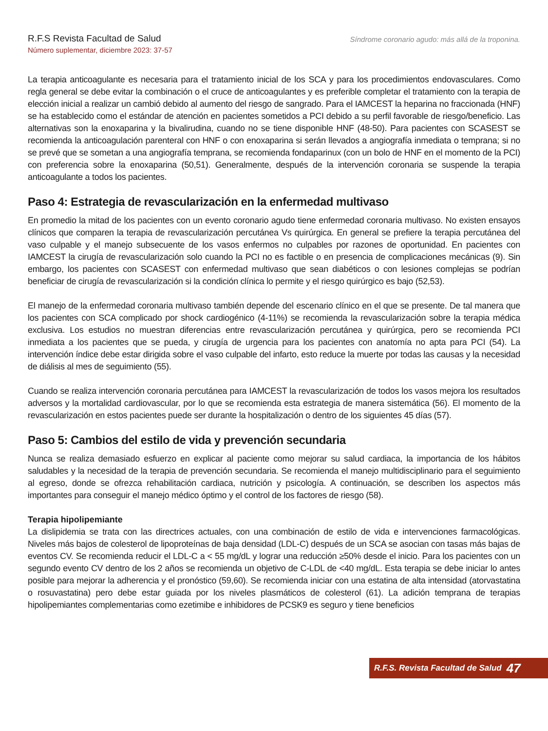R.F.S Revista Facultad de Salud
Número suplementar, diciembre 2023: 37-57
Síndrome coronario agudo: más allá de la troponina.
La terapia anticoagulante es necesaria para el tratamiento inicial de los SCA y para los procedimientos endovasculares. Como regla general se debe evitar la combinación o el cruce de anticoagulantes y es preferible completar el tratamiento con la terapia de elección inicial a realizar un cambió debido al aumento del riesgo de sangrado. Para el IAMCEST la heparina no fraccionada (HNF) se ha establecido como el estándar de atención en pacientes sometidos a PCI debido a su perfil favorable de riesgo/beneficio. Las alternativas son la enoxaparina y la bivalirudina, cuando no se tiene disponible HNF (48-50). Para pacientes con SCASEST se recomienda la anticoagulación parenteral con HNF o con enoxaparina si serán llevados a angiografía inmediata o temprana; si no se prevé que se sometan a una angiografía temprana, se recomienda fondaparinux (con un bolo de HNF en el momento de la PCI) con preferencia sobre la enoxaparina (50,51). Generalmente, después de la intervención coronaria se suspende la terapia anticoagulante a todos los pacientes.
Paso 4: Estrategia de revascularización en la enfermedad multivaso
En promedio la mitad de los pacientes con un evento coronario agudo tiene enfermedad coronaria multivaso. No existen ensayos clínicos que comparen la terapia de revascularización percutánea Vs quirúrgica. En general se prefiere la terapia percutánea del vaso culpable y el manejo subsecuente de los vasos enfermos no culpables por razones de oportunidad. En pacientes con IAMCEST la cirugía de revascularización solo cuando la PCI no es factible o en presencia de complicaciones mecánicas (9). Sin embargo, los pacientes con SCASEST con enfermedad multivaso que sean diabéticos o con lesiones complejas se podrían beneficiar de cirugía de revascularización si la condición clínica lo permite y el riesgo quirúrgico es bajo (52,53).
El manejo de la enfermedad coronaria multivaso también depende del escenario clínico en el que se presente. De tal manera que los pacientes con SCA complicado por shock cardiogénico (4-11%) se recomienda la revascularización sobre la terapia médica exclusiva. Los estudios no muestran diferencias entre revascularización percutánea y quirúrgica, pero se recomienda PCI inmediata a los pacientes que se pueda, y cirugía de urgencia para los pacientes con anatomía no apta para PCI (54). La intervención índice debe estar dirigida sobre el vaso culpable del infarto, esto reduce la muerte por todas las causas y la necesidad de diálisis al mes de seguimiento (55).
Cuando se realiza intervención coronaria percutánea para IAMCEST la revascularización de todos los vasos mejora los resultados adversos y la mortalidad cardiovascular, por lo que se recomienda esta estrategia de manera sistemática (56). El momento de la revascularización en estos pacientes puede ser durante la hospitalización o dentro de los siguientes 45 días (57).
Paso 5: Cambios del estilo de vida y prevención secundaria
Nunca se realiza demasiado esfuerzo en explicar al paciente como mejorar su salud cardiaca, la importancia de los hábitos saludables y la necesidad de la terapia de prevención secundaria. Se recomienda el manejo multidisciplinario para el seguimiento al egreso, donde se ofrezca rehabilitación cardiaca, nutrición y psicología. A continuación, se describen los aspectos más importantes para conseguir el manejo médico óptimo y el control de los factores de riesgo (58).
Terapia hipolipemiante
La dislipidemia se trata con las directrices actuales, con una combinación de estilo de vida e intervenciones farmacológicas. Niveles más bajos de colesterol de lipoproteínas de baja densidad (LDL-C) después de un SCA se asocian con tasas más bajas de eventos CV. Se recomienda reducir el LDL-C a < 55 mg/dL y lograr una reducción ≥50% desde el inicio. Para los pacientes con un segundo evento CV dentro de los 2 años se recomienda un objetivo de C-LDL de <40 mg/dL. Esta terapia se debe iniciar lo antes posible para mejorar la adherencia y el pronóstico (59,60). Se recomienda iniciar con una estatina de alta intensidad (atorvastatina o rosuvastatina) pero debe estar guiada por los niveles plasmáticos de colesterol (61). La adición temprana de terapias hipolipemiantes complementarias como ezetimibe e inhibidores de PCSK9 es seguro y tiene beneficios
R.F.S. Revista Facultad de Salud 47